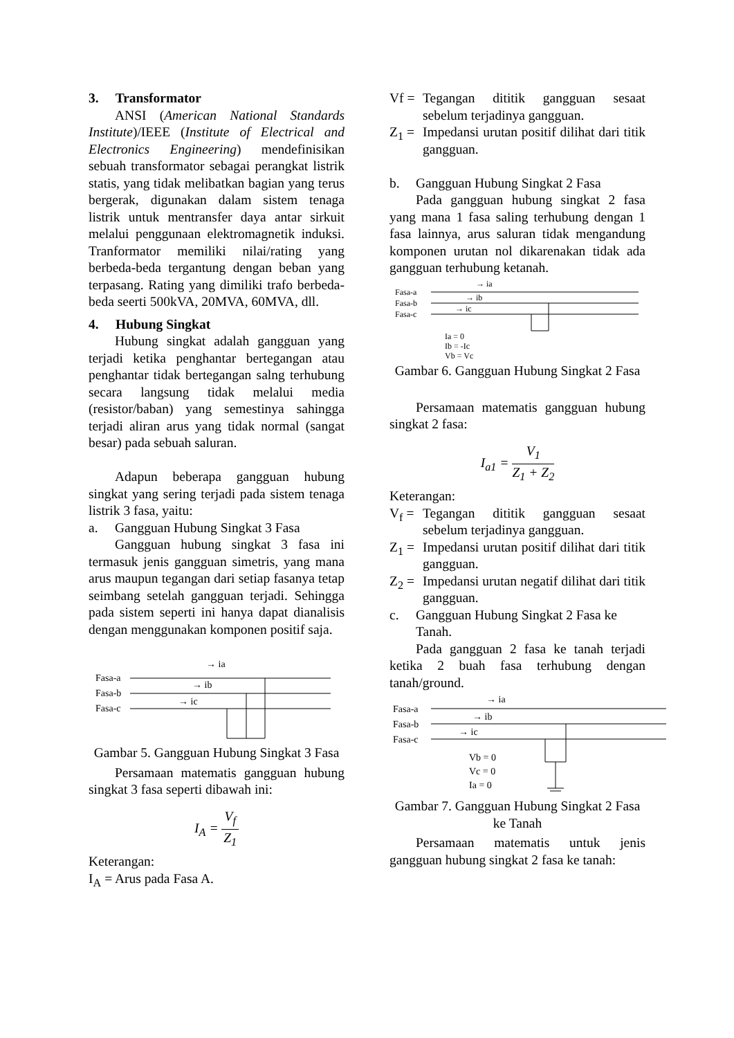3. Transformator
ANSI (American National Standards Institute)/IEEE (Institute of Electrical and Electronics Engineering) mendefinisikan sebuah transformator sebagai perangkat listrik statis, yang tidak melibatkan bagian yang terus bergerak, digunakan dalam sistem tenaga listrik untuk mentransfer daya antar sirkuit melalui penggunaan elektromagnetik induksi. Tranformator memiliki nilai/rating yang berbeda-beda tergantung dengan beban yang terpasang. Rating yang dimiliki trafo berbeda-beda seerti 500kVA, 20MVA, 60MVA, dll.
4. Hubung Singkat
Hubung singkat adalah gangguan yang terjadi ketika penghantar bertegangan atau penghantar tidak bertegangan salng terhubung secara langsung tidak melalui media (resistor/baban) yang semestinya sahingga terjadi aliran arus yang tidak normal (sangat besar) pada sebuah saluran.
Adapun beberapa gangguan hubung singkat yang sering terjadi pada sistem tenaga listrik 3 fasa, yaitu:
a. Gangguan Hubung Singkat 3 Fasa
Gangguan hubung singkat 3 fasa ini termasuk jenis gangguan simetris, yang mana arus maupun tegangan dari setiap fasanya tetap seimbang setelah gangguan terjadi. Sehingga pada sistem seperti ini hanya dapat dianalisis dengan menggunakan komponen positif saja.
Fasa-a
Fasa-b
Fasa-c
→ ia
→ ib
→ ic
Gambar 5. Gangguan Hubung Singkat 3 Fasa
Persamaan matematis gangguan hubung singkat 3 fasa seperti dibawah ini:
I<sub>A</sub> = V<sub>f</sub> Z<sub>1</sub>
Keterangan:
I<sub>A</sub> = Arus pada Fasa A.
Vf = Tegangan dititik gangguan sesaat sebelum terjadinya gangguan.
Z<sub>1</sub> = Impedansi urutan positif dilihat dari titik gangguan.
b. Gangguan Hubung Singkat 2 Fasa
Pada gangguan hubung singkat 2 fasa yang mana 1 fasa saling terhubung dengan 1 fasa lainnya, arus saluran tidak mengandung komponen urutan nol dikarenakan tidak ada gangguan terhubung ketanah.
Fasa-a
Fasa-b
Fasa-c
→ ia
→ ib
→ ic
Ia = 0
Ib = -Ic
Vb = Vc
Gambar 6. Gangguan Hubung Singkat 2 Fasa
Persamaan matematis gangguan hubung singkat 2 fasa:
I<sub>a1</sub> = V<sub>1</sub> Z<sub>1</sub> + Z<sub>2</sub>
Keterangan:
V<sub>f</sub> = Tegangan dititik gangguan sesaat sebelum terjadinya gangguan.
Z<sub>1</sub> = Impedansi urutan positif dilihat dari titik gangguan.
Z<sub>2</sub> = Impedansi urutan negatif dilihat dari titik gangguan.
c. Gangguan Hubung Singkat 2 Fasa ke Tanah.
Pada gangguan 2 fasa ke tanah terjadi ketika 2 buah fasa terhubung dengan tanah/ground.
Fasa-a
Fasa-b
Fasa-c
→ ia
→ ib
→ ic
Vb = 0
Vc = 0
Ia = 0
Gambar 7. Gangguan Hubung Singkat 2 Fasa ke Tanah
Persamaan matematis untuk jenis gangguan hubung singkat 2 fasa ke tanah: